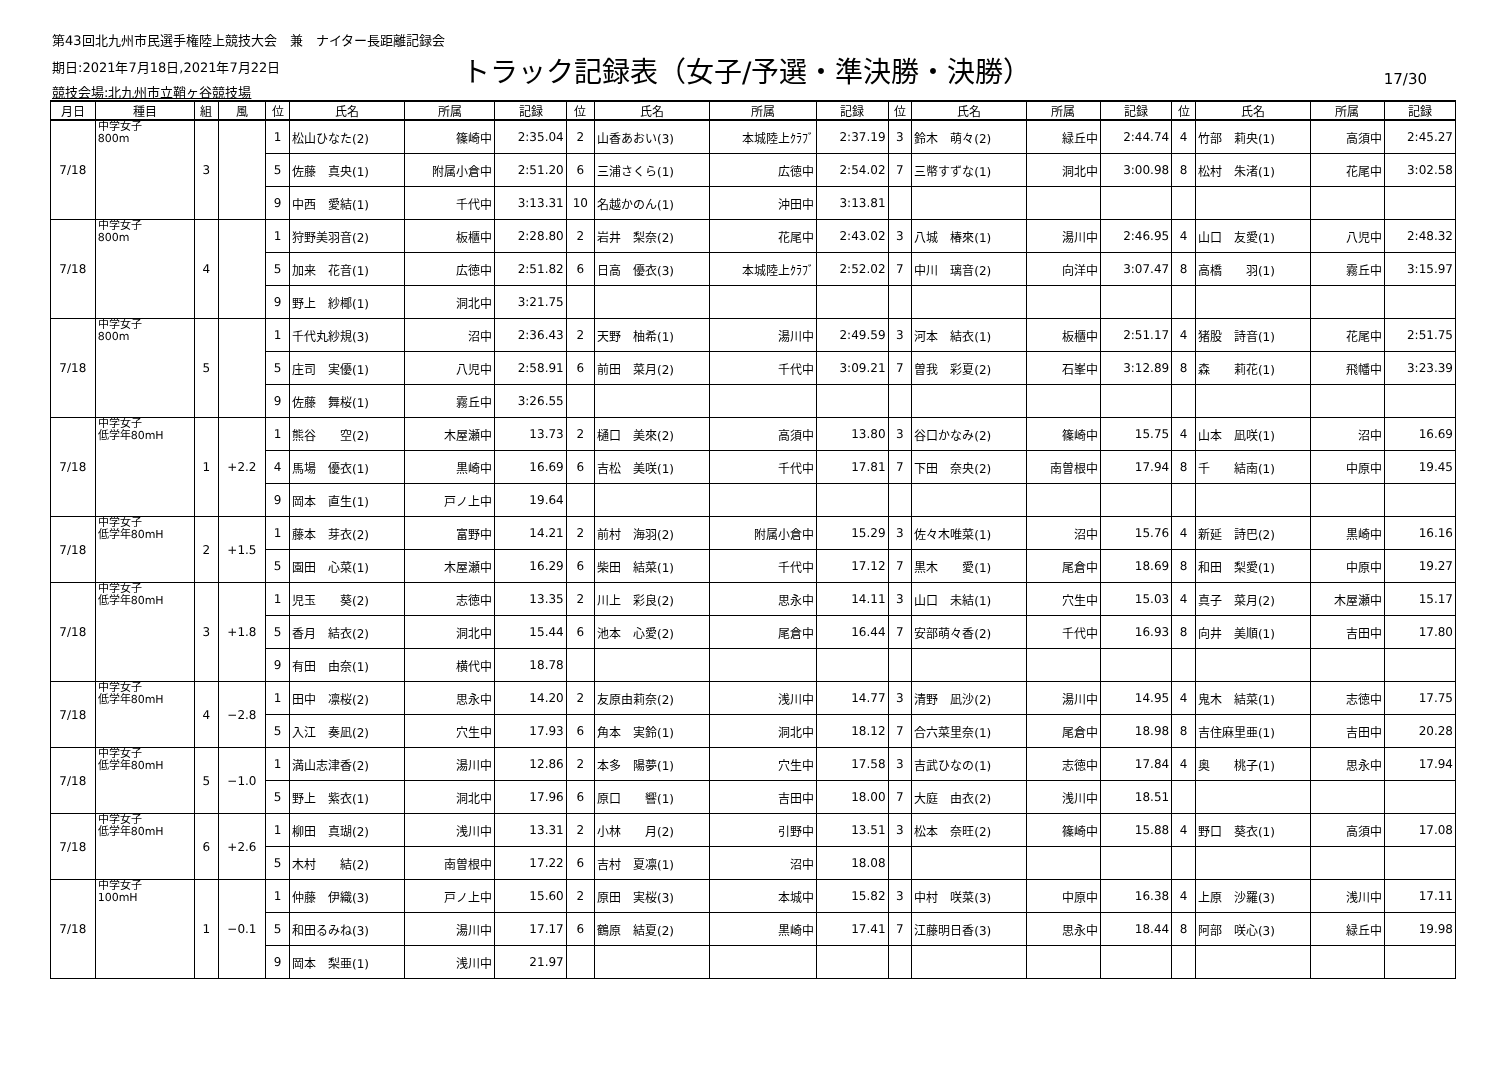第43回北九州市民選手権陸上競技大会　兼　ナイター長距離記録会
期日:2021年7月18日,2021年7月22日
競技会場:北九州市立鞘ヶ谷競技場
トラック記録表（女子/予選・準決勝・決勝）
17/30
| 月日 | 種目 | 組 | 風 | 位 | 氏名 | 所属 | 記録 | 位 | 氏名 | 所属 | 記録 | 位 | 氏名 | 所属 | 記録 | 位 | 氏名 | 所属 | 記録 |
| --- | --- | --- | --- | --- | --- | --- | --- | --- | --- | --- | --- | --- | --- | --- | --- | --- | --- | --- | --- |
| 7/18 | 中学女子 800m | 3 | | 1 | 松山ひなた(2) | 篠崎中 | 2:35.04 | 2 | 山香あおい(3) | 本城陸上ｸﾗﾌﾞ | 2:37.19 | 3 | 鈴木 萌々(2) | 緑丘中 | 2:44.74 | 4 | 竹部 莉央(1) | 高須中 | 2:45.27 |
| | | | | 5 | 佐藤 真央(1) | 附属小倉中 | 2:51.20 | 6 | 三浦さくら(1) | 広徳中 | 2:54.02 | 7 | 三幣すずな(1) | 洞北中 | 3:00.98 | 8 | 松村 朱渚(1) | 花尾中 | 3:02.58 |
| | | | | 9 | 中西 愛結(1) | 千代中 | 3:13.31 | 10 | 名越かのん(1) | 沖田中 | 3:13.81 | | | | | | | | |
| 7/18 | 中学女子 800m | 4 | | 1 | 狩野美羽音(2) | 板櫃中 | 2:28.80 | 2 | 岩井 梨奈(2) | 花尾中 | 2:43.02 | 3 | 八城 椿來(1) | 湯川中 | 2:46.95 | 4 | 山口 友愛(1) | 八児中 | 2:48.32 |
| | | | | 5 | 加来 花音(1) | 広徳中 | 2:51.82 | 6 | 日高 優衣(3) | 本城陸上ｸﾗﾌﾞ | 2:52.02 | 7 | 中川 璃音(2) | 向洋中 | 3:07.47 | 8 | 高橋 羽(1) | 霧丘中 | 3:15.97 |
| | | | | 9 | 野上 紗椰(1) | 洞北中 | 3:21.75 | | | | | | | | | | | | |
| 7/18 | 中学女子 800m | 5 | | 1 | 千代丸紗規(3) | 沼中 | 2:36.43 | 2 | 天野 柚希(1) | 湯川中 | 2:49.59 | 3 | 河本 結衣(1) | 板櫃中 | 2:51.17 | 4 | 猪股 詩音(1) | 花尾中 | 2:51.75 |
| | | | | 5 | 庄司 実優(1) | 八児中 | 2:58.91 | 6 | 前田 菜月(2) | 千代中 | 3:09.21 | 7 | 曽我 彩夏(2) | 石峯中 | 3:12.89 | 8 | 森 莉花(1) | 飛幡中 | 3:23.39 |
| | | | | 9 | 佐藤 舞桜(1) | 霧丘中 | 3:26.55 | | | | | | | | | | | | |
| 7/18 | 中学女子 低学年80mH | 1 | +2.2 | 1 | 熊谷 空(2) | 木屋瀬中 | 13.73 | 2 | 樋口 美來(2) | 高須中 | 13.80 | 3 | 谷口かなみ(2) | 篠崎中 | 15.75 | 4 | 山本 凪咲(1) | 沼中 | 16.69 |
| | | | | 4 | 馬場 優衣(1) | 黒崎中 | 16.69 | 6 | 吉松 美咲(1) | 千代中 | 17.81 | 7 | 下田 奈央(2) | 南曽根中 | 17.94 | 8 | 千 結南(1) | 中原中 | 19.45 |
| | | | | 9 | 岡本 直生(1) | 戸ノ上中 | 19.64 | | | | | | | | | | | | |
| 7/18 | 中学女子 低学年80mH | 2 | +1.5 | 1 | 藤本 芽衣(2) | 富野中 | 14.21 | 2 | 前村 海羽(2) | 附属小倉中 | 15.29 | 3 | 佐々木唯菜(1) | 沼中 | 15.76 | 4 | 新延 詩巴(2) | 黒崎中 | 16.16 |
| | | | | 5 | 園田 心菜(1) | 木屋瀬中 | 16.29 | 6 | 柴田 結菜(1) | 千代中 | 17.12 | 7 | 黒木 愛(1) | 尾倉中 | 18.69 | 8 | 和田 梨愛(1) | 中原中 | 19.27 |
| 7/18 | 中学女子 低学年80mH | 3 | +1.8 | 1 | 児玉 葵(2) | 志徳中 | 13.35 | 2 | 川上 彩良(2) | 思永中 | 14.11 | 3 | 山口 未結(1) | 穴生中 | 15.03 | 4 | 真子 菜月(2) | 木屋瀬中 | 15.17 |
| | | | | 5 | 香月 結衣(2) | 洞北中 | 15.44 | 6 | 池本 心愛(2) | 尾倉中 | 16.44 | 7 | 安部萌々香(2) | 千代中 | 16.93 | 8 | 向井 美順(1) | 吉田中 | 17.80 |
| | | | | 9 | 有田 由奈(1) | 横代中 | 18.78 | | | | | | | | | | | | |
| 7/18 | 中学女子 低学年80mH | 4 | −2.8 | 1 | 田中 凛桜(2) | 思永中 | 14.20 | 2 | 友原由莉奈(2) | 浅川中 | 14.77 | 3 | 清野 凪沙(2) | 湯川中 | 14.95 | 4 | 鬼木 結菜(1) | 志徳中 | 17.75 |
| | | | | 5 | 入江 奏凪(2) | 穴生中 | 17.93 | 6 | 角本 実鈴(1) | 洞北中 | 18.12 | 7 | 合六菜里奈(1) | 尾倉中 | 18.98 | 8 | 吉住麻里亜(1) | 吉田中 | 20.28 |
| 7/18 | 中学女子 低学年80mH | 5 | −1.0 | 1 | 満山志津香(2) | 湯川中 | 12.86 | 2 | 本多 陽夢(1) | 穴生中 | 17.58 | 3 | 吉武ひなの(1) | 志徳中 | 17.84 | 4 | 奥 桃子(1) | 思永中 | 17.94 |
| | | | | 5 | 野上 紫衣(1) | 洞北中 | 17.96 | 6 | 原口 響(1) | 吉田中 | 18.00 | 7 | 大庭 由衣(2) | 浅川中 | 18.51 | | | | |
| 7/18 | 中学女子 低学年80mH | 6 | +2.6 | 1 | 柳田 真瑚(2) | 浅川中 | 13.31 | 2 | 小林 月(2) | 引野中 | 13.51 | 3 | 松本 奈旺(2) | 篠崎中 | 15.88 | 4 | 野口 葵衣(1) | 高須中 | 17.08 |
| | | | | 5 | 木村 結(2) | 南曽根中 | 17.22 | 6 | 吉村 夏凛(1) | 沼中 | 18.08 | | | | | | | | |
| 7/18 | 中学女子 100mH | 1 | −0.1 | 1 | 仲藤 伊織(3) | 戸ノ上中 | 15.60 | 2 | 原田 実桜(3) | 本城中 | 15.82 | 3 | 中村 咲菜(3) | 中原中 | 16.38 | 4 | 上原 沙羅(3) | 浅川中 | 17.11 |
| | | | | 5 | 和田るみね(3) | 湯川中 | 17.17 | 6 | 鶴原 結夏(2) | 黒崎中 | 17.41 | 7 | 江藤明日香(3) | 思永中 | 18.44 | 8 | 阿部 咲心(3) | 緑丘中 | 19.98 |
| | | | | 9 | 岡本 梨亜(1) | 浅川中 | 21.97 | | | | | | | | | | | | |